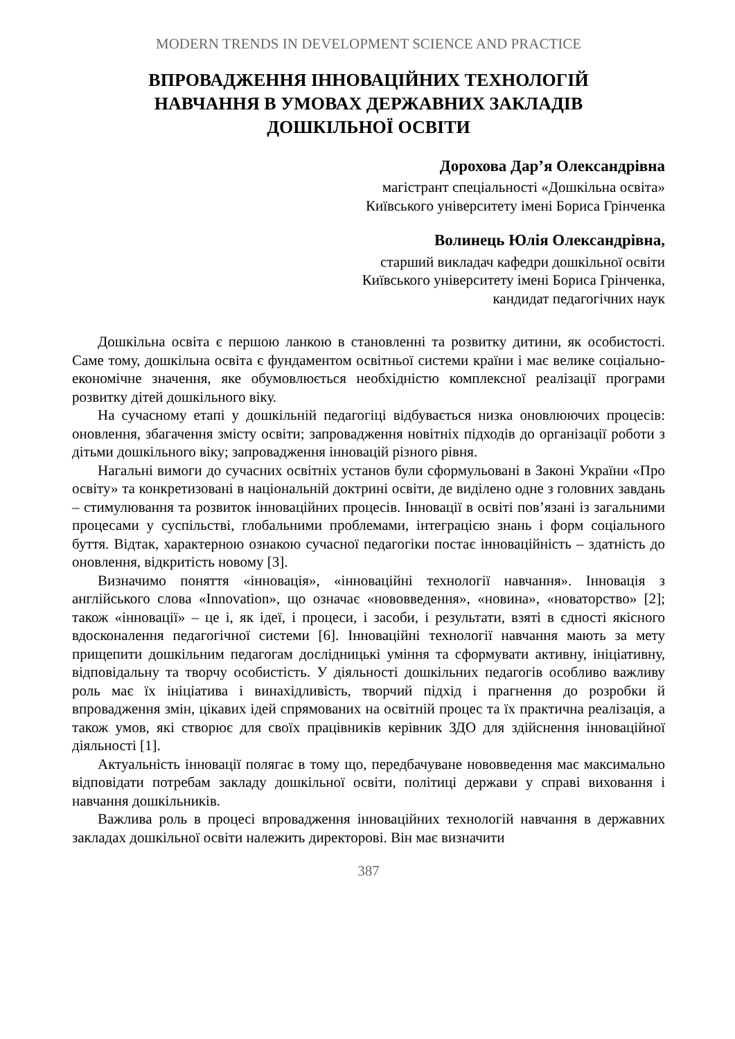MODERN TRENDS IN DEVELOPMENT SCIENCE AND PRACTICE
ВПРОВАДЖЕННЯ ІННОВАЦІЙНИХ ТЕХНОЛОГІЙ
НАВЧАННЯ В УМОВАХ ДЕРЖАВНИХ ЗАКЛАДІВ
ДОШКІЛЬНОЇ ОСВІТИ
Дорохова Дар’я Олександрівна
магістрант спеціальності «Дошкільна освіта»
Київського університету імені Бориса Грінченка
Волинець Юлія Олександрівна,
старший викладач кафедри дошкільної освіти
Київського університету імені Бориса Грінченка,
кандидат педагогічних наук
Дошкільна освіта є першою ланкою в становленні та розвитку дитини, як особистості. Саме тому, дошкільна освіта є фундаментом освітньої системи країни і має велике соціально-економічне значення, яке обумовлюється необхідністю комплексної реалізації програми розвитку дітей дошкільного віку.
На сучасному етапі у дошкільній педагогіці відбувається низка оновлюючих процесів: оновлення, збагачення змісту освіти; запровадження новітніх підходів до організації роботи з дітьми дошкільного віку; запровадження інновацій різного рівня.
Нагальні вимоги до сучасних освітніх установ були сформульовані в Законі України «Про освіту» та конкретизовані в національній доктрині освіти, де виділено одне з головних завдань – стимулювання та розвиток інноваційних процесів. Інновації в освіті пов’язані із загальними процесами у суспільстві, глобальними проблемами, інтеграцією знань і форм соціального буття. Відтак, характерною ознакою сучасної педагогіки постає інноваційність – здатність до оновлення, відкритість новому [3].
Визначимо поняття «інновація», «інноваційні технології навчання». Інновація з англійського слова «Innovation», що означає «нововведення», «новина», «новаторство» [2]; також «інновації» – це і, як ідеї, і процеси, і засоби, і результати, взяті в єдності якісного вдосконалення педагогічної системи [6]. Інноваційні технології навчання мають за мету прищепити дошкільним педагогам дослідницькі уміння та сформувати активну, ініціативну, відповідальну та творчу особистість. У діяльності дошкільних педагогів особливо важливу роль має їх ініціатива і винахідливість, творчий підхід і прагнення до розробки й впровадження змін, цікавих ідей спрямованих на освітній процес та їх практична реалізація, а також умов, які створює для своїх працівників керівник ЗДО для здійснення інноваційної діяльності [1].
Актуальність інновації полягає в тому що, передбачуване нововведення має максимально відповідати потребам закладу дошкільної освіти, політиці держави у справі виховання і навчання дошкільників.
Важлива роль в процесі впровадження інноваційних технологій навчання в державних закладах дошкільної освіти належить директорові. Він має визначити
387